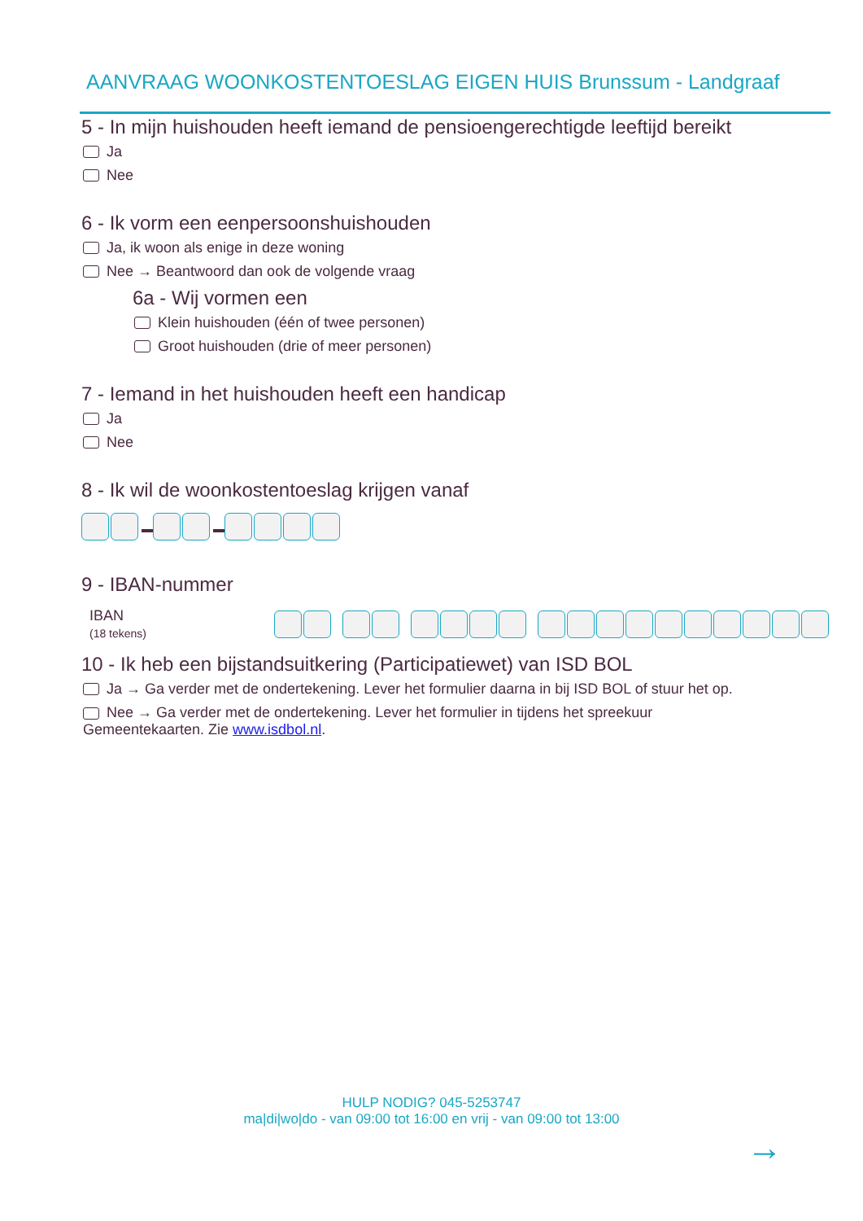AANVRAAG WOONKOSTENTOESLAG EIGEN HUIS Brunssum - Landgraaf
5 - In mijn huishouden heeft iemand de pensioengerechtigde leeftijd bereikt
Ja
Nee
6 - Ik vorm een eenpersoonshuishouden
Ja, ik woon als enige in deze woning
Nee → Beantwoord dan ook de volgende vraag
6a - Wij vormen een
Klein huishouden (één of twee personen)
Groot huishouden (drie of meer personen)
7 - Iemand in het huishouden heeft een handicap
Ja
Nee
8 - Ik wil de woonkostentoeslag krijgen vanaf
9 - IBAN-nummer
IBAN
(18 tekens)
10 - Ik heb een bijstandsuitkering (Participatiewet) van ISD BOL
Ja → Ga verder met de ondertekening. Lever het formulier daarna in bij ISD BOL of stuur het op.
Nee → Ga verder met de ondertekening. Lever het formulier in tijdens het spreekuur
Gemeentekaarten. Zie www.isdbol.nl.
HULP NODIG? 045-5253747
ma|di|wo|do - van 09:00 tot 16:00 en vrij - van 09:00 tot 13:00
→